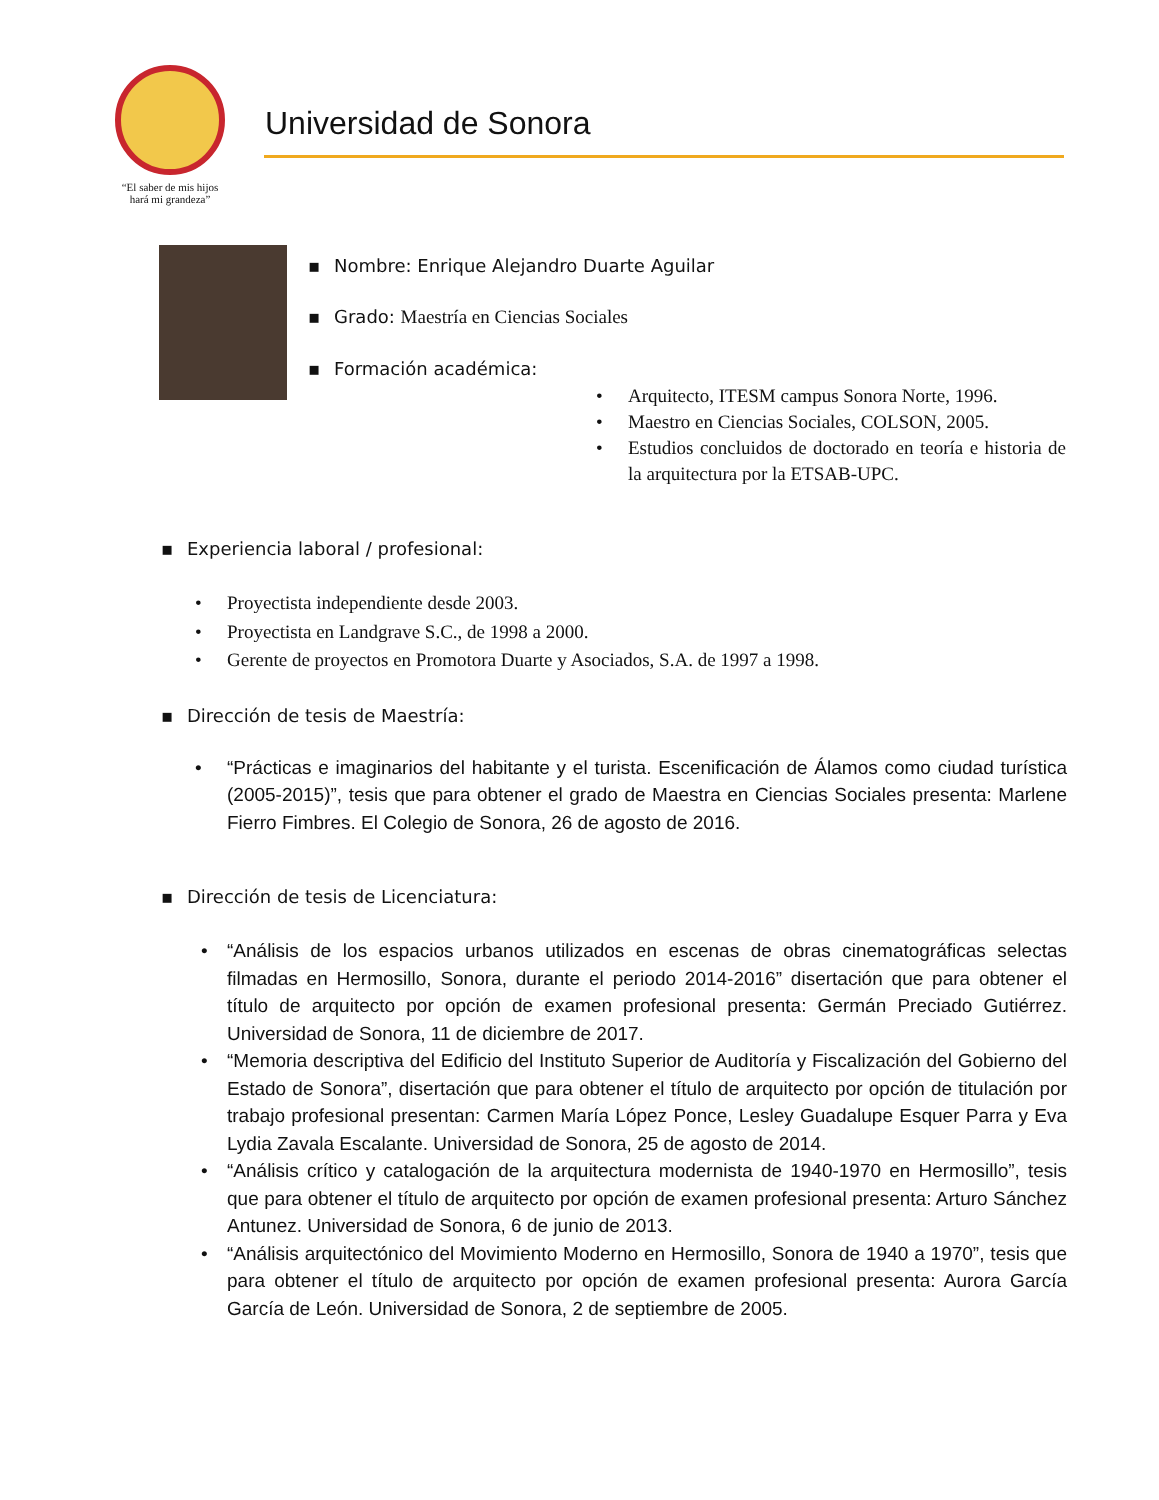“El saber de mis hijos
hará mi grandeza”
Universidad de Sonora
▪ Nombre: Enrique Alejandro Duarte Aguilar
▪ Grado: Maestría en Ciencias Sociales
▪ Formación académica:
• Arquitecto, ITESM campus Sonora Norte, 1996.
• Maestro en Ciencias Sociales, COLSON, 2005.
• Estudios concluidos de doctorado en teoría e historia de la arquitectura por la ETSAB-UPC.
▪ Experiencia laboral / profesional:
• Proyectista independiente desde 2003.
• Proyectista en Landgrave S.C., de 1998 a 2000.
• Gerente de proyectos en Promotora Duarte y Asociados, S.A. de 1997 a 1998.
▪ Dirección de tesis de Maestría:
• “Prácticas e imaginarios del habitante y el turista. Escenificación de Álamos como ciudad turística (2005-2015)”, tesis que para obtener el grado de Maestra en Ciencias Sociales presenta: Marlene Fierro Fimbres. El Colegio de Sonora, 26 de agosto de 2016.
▪ Dirección de tesis de Licenciatura:
• “Análisis de los espacios urbanos utilizados en escenas de obras cinematográficas selectas filmadas en Hermosillo, Sonora, durante el periodo 2014-2016” disertación que para obtener el título de arquitecto por opción de examen profesional presenta: Germán Preciado Gutiérrez. Universidad de Sonora, 11 de diciembre de 2017.
• “Memoria descriptiva del Edificio del Instituto Superior de Auditoría y Fiscalización del Gobierno del Estado de Sonora”, disertación que para obtener el título de arquitecto por opción de titulación por trabajo profesional presentan: Carmen María López Ponce, Lesley Guadalupe Esquer Parra y Eva Lydia Zavala Escalante. Universidad de Sonora, 25 de agosto de 2014.
• “Análisis crítico y catalogación de la arquitectura modernista de 1940-1970 en Hermosillo”, tesis que para obtener el título de arquitecto por opción de examen profesional presenta: Arturo Sánchez Antunez. Universidad de Sonora, 6 de junio de 2013.
• “Análisis arquitectónico del Movimiento Moderno en Hermosillo, Sonora de 1940 a 1970”, tesis que para obtener el título de arquitecto por opción de examen profesional presenta: Aurora García García de León. Universidad de Sonora, 2 de septiembre de 2005.